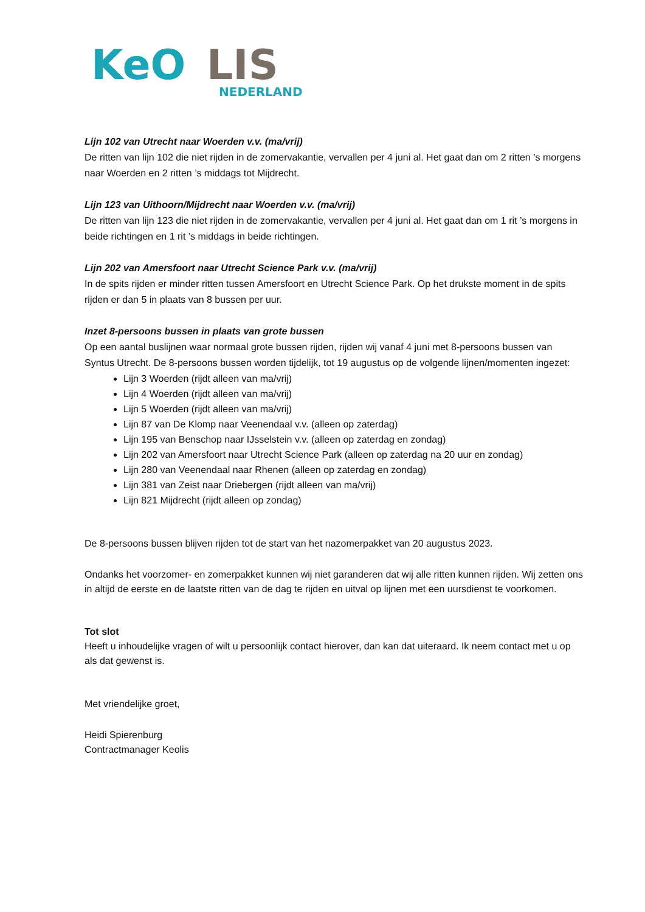KeO
LIS
NEDERLAND
Lijn 102 van Utrecht naar Woerden v.v. (ma/vrij)
De ritten van lijn 102 die niet rijden in de zomervakantie, vervallen per 4 juni al. Het gaat dan om 2 ritten ’s morgens naar Woerden en 2 ritten ’s middags tot Mijdrecht.
Lijn 123 van Uithoorn/Mijdrecht naar Woerden v.v. (ma/vrij)
De ritten van lijn 123 die niet rijden in de zomervakantie, vervallen per 4 juni al. Het gaat dan om 1 rit ’s morgens in beide richtingen en 1 rit ’s middags in beide richtingen.
Lijn 202 van Amersfoort naar Utrecht Science Park v.v. (ma/vrij)
In de spits rijden er minder ritten tussen Amersfoort en Utrecht Science Park. Op het drukste moment in de spits rijden er dan 5 in plaats van 8 bussen per uur.
Inzet 8-persoons bussen in plaats van grote bussen
Op een aantal buslijnen waar normaal grote bussen rijden, rijden wij vanaf 4 juni met 8-persoons bussen van Syntus Utrecht. De 8-persoons bussen worden tijdelijk, tot 19 augustus op de volgende lijnen/momenten ingezet:
Lijn 3 Woerden (rijdt alleen van ma/vrij)
Lijn 4 Woerden (rijdt alleen van ma/vrij)
Lijn 5 Woerden (rijdt alleen van ma/vrij)
Lijn 87 van De Klomp naar Veenendaal v.v. (alleen op zaterdag)
Lijn 195 van Benschop naar IJsselstein v.v. (alleen op zaterdag en zondag)
Lijn 202 van Amersfoort naar Utrecht Science Park (alleen op zaterdag na 20 uur en zondag)
Lijn 280 van Veenendaal naar Rhenen (alleen op zaterdag en zondag)
Lijn 381 van Zeist naar Driebergen (rijdt alleen van ma/vrij)
Lijn 821 Mijdrecht (rijdt alleen op zondag)
De 8-persoons bussen blijven rijden tot de start van het nazomerpakket van 20 augustus 2023.
Ondanks het voorzomer- en zomerpakket kunnen wij niet garanderen dat wij alle ritten kunnen rijden. Wij zetten ons in altijd de eerste en de laatste ritten van de dag te rijden en uitval op lijnen met een uursdienst te voorkomen.
Tot slot
Heeft u inhoudelijke vragen of wilt u persoonlijk contact hierover, dan kan dat uiteraard. Ik neem contact met u op als dat gewenst is.
Met vriendelijke groet,
Heidi Spierenburg
Contractmanager Keolis